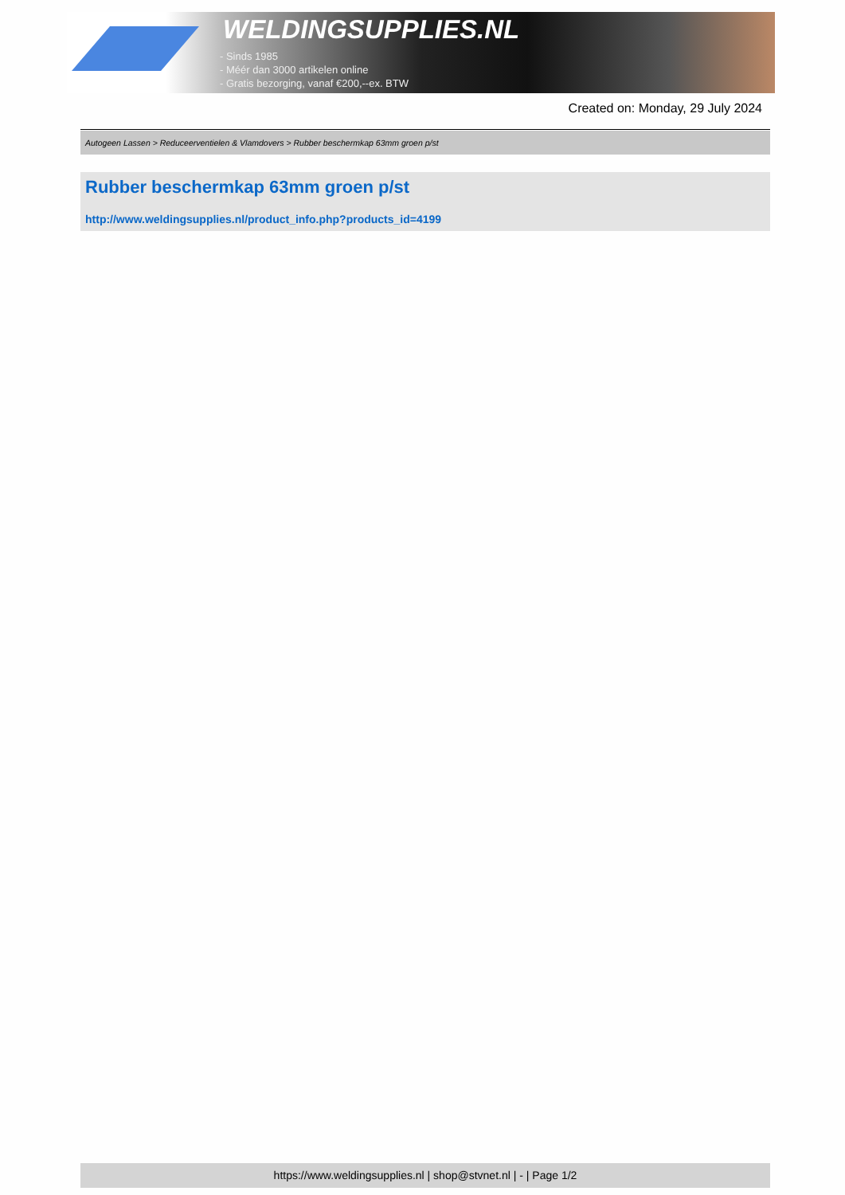WELDINGSUPPLIES.NL
- Sinds 1985
- Méér dan 3000 artikelen online
- Gratis bezorging, vanaf €200,--ex. BTW
Created on: Monday, 29 July 2024
Autogeen Lassen > Reduceerventielen & Vlamdovers > Rubber beschermkap 63mm groen p/st
Rubber beschermkap 63mm groen p/st
http://www.weldingsupplies.nl/product_info.php?products_id=4199
https://www.weldingsupplies.nl | shop@stvnet.nl | - | Page 1/2